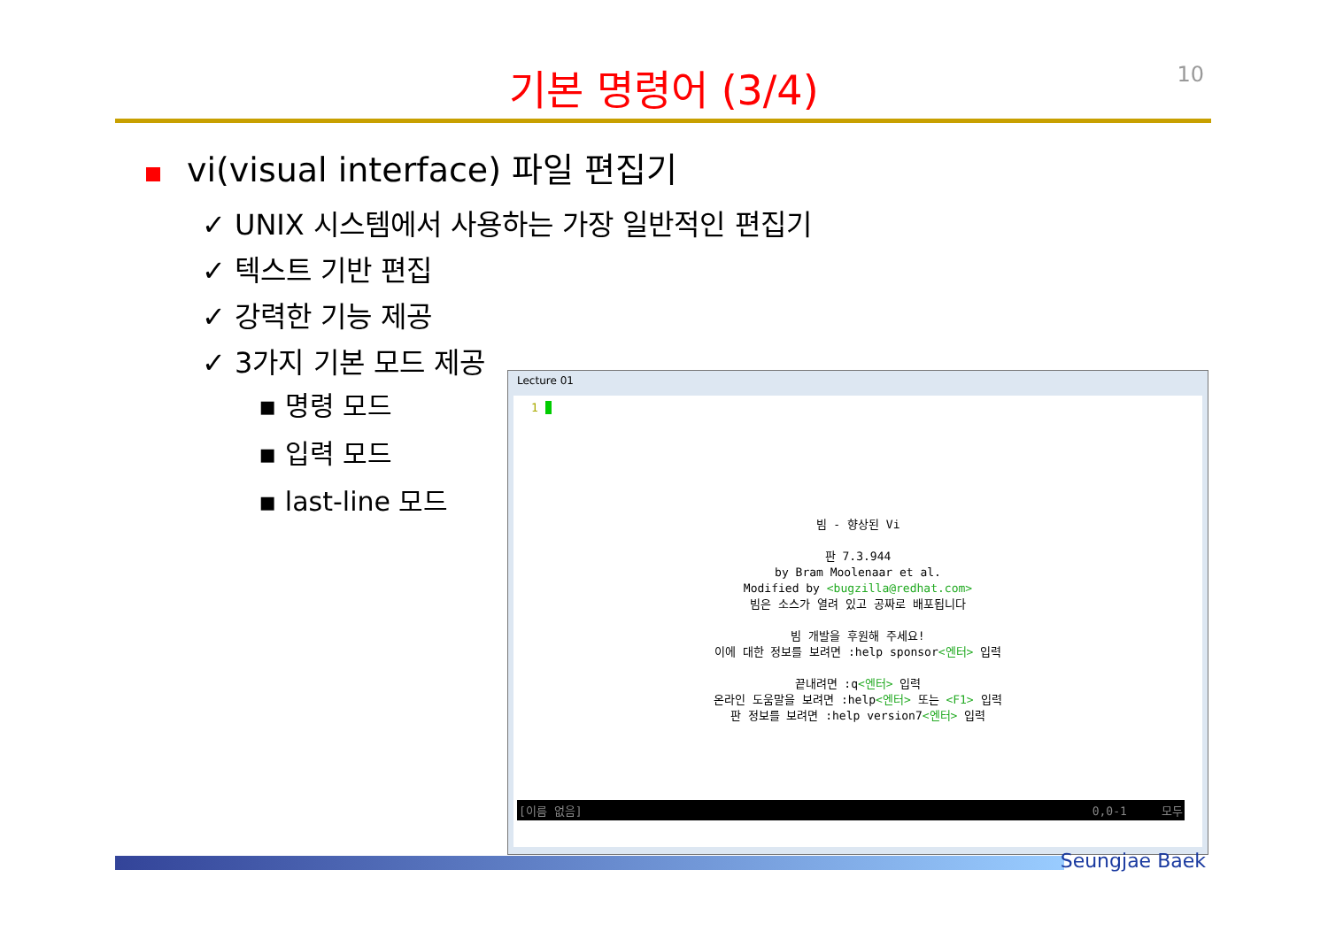10
기본 명령어 (3/4)
vi(visual interface) 파일 편집기
✓ UNIX 시스템에서 사용하는 가장 일반적인 편집기
✓ 텍스트 기반 편집
✓ 강력한 기능 제공
✓ 3가지 기본 모드 제공
▪ 명령 모드
▪ 입력 모드
▪ last-line 모드
Lecture 01
1
빔 - 향상된 Vi
판 7.3.944
by Bram Moolenaar et al.
Modified by <bugzilla@redhat.com>
빔은 소스가 열려 있고 공짜로 배포됩니다
빔 개발을 후원해 주세요!
이에 대한 정보를 보려면 :help sponsor<엔터> 입력
끝내려면 :q<엔터> 입력
온라인 도움말을 보려면 :help<엔터> 또는 <F1> 입력
판 정보를 보려면 :help version7<엔터> 입력
[이름 없음] 0,0-1 모두
Seungjae Baek